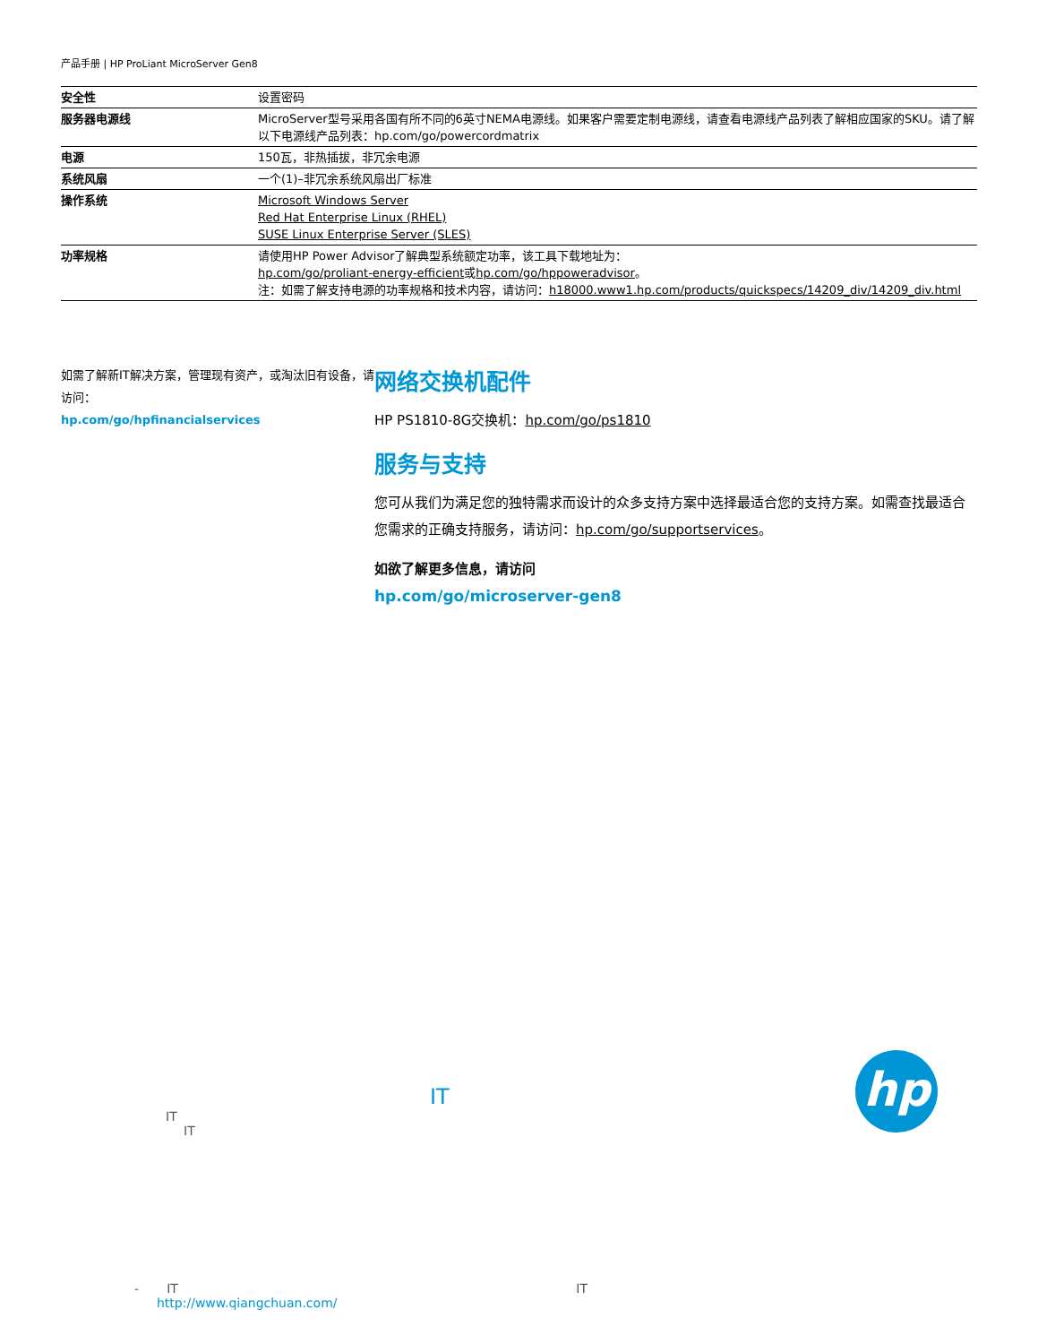产品手册 | HP ProLiant MicroServer Gen8
| 安全性 | 设置密码 |
| 服务器电源线 | MicroServer型号采用各国有所不同的6英寸NEMA电源线。如果客户需要定制电源线，请查看电源线产品列表了解相应国家的SKU。请了解以下电源线产品列表：hp.com/go/powercordmatrix |
| 电源 | 150瓦，非热插拔，非冗余电源 |
| 系统风扇 | 一个(1)–非冗余系统风扇出厂标准 |
| 操作系统 | Microsoft Windows Server Red Hat Enterprise Linux (RHEL) SUSE Linux Enterprise Server (SLES) |
| 功率规格 | 请使用HP Power Advisor了解典型系统额定功率，该工具下载地址为： hp.com/go/proliant-energy-efficient 或 hp.com/go/hppoweradvisor 。 注：如需了解支持电源的功率规格和技术内容，请访问： h18000.www1.hp.com/products/quickspecs/14209_div/14209_div.html |
如需了解新IT解决方案，管理现有资产，或淘汰旧有设备，请访问：
hp.com/go/hpfinancialservices
网络交换机配件
HP PS1810-8G交换机：hp.com/go/ps1810
服务与支持
您可从我们为满足您的独特需求而设计的众多支持方案中选择最适合您的支持方案。如需查找最适合您需求的正确支持服务，请访问：hp.com/go/supportservices。
如欲了解更多信息，请访问
hp.com/go/microserver-gen8
IT
IT
IT
- IT IT
http://www.qiangchuan.com/
hp